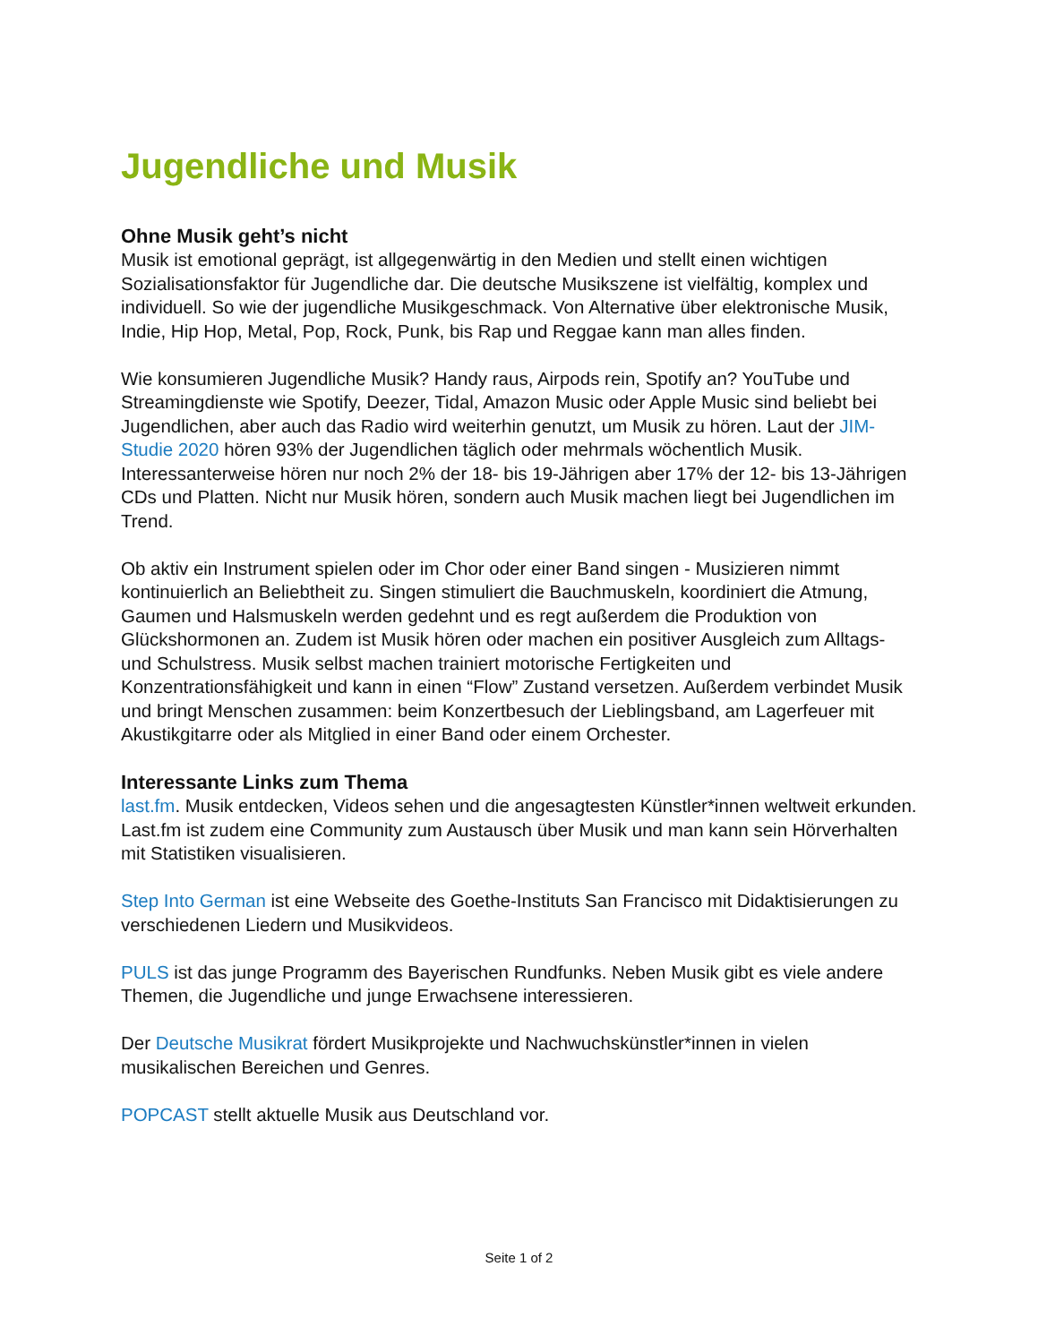Jugendliche und Musik
Ohne Musik geht’s nicht
Musik ist emotional geprägt, ist allgegenwärtig in den Medien und stellt einen wichtigen Sozialisationsfaktor für Jugendliche dar. Die deutsche Musikszene ist vielfältig, komplex und individuell. So wie der jugendliche Musikgeschmack. Von Alternative über elektronische Musik, Indie, Hip Hop, Metal, Pop, Rock, Punk, bis Rap und Reggae kann man alles finden.
Wie konsumieren Jugendliche Musik? Handy raus, Airpods rein, Spotify an? YouTube und Streamingdienste wie Spotify, Deezer, Tidal, Amazon Music oder Apple Music sind beliebt bei Jugendlichen, aber auch das Radio wird weiterhin genutzt, um Musik zu hören. Laut der JIM-Studie 2020 hören 93% der Jugendlichen täglich oder mehrmals wöchentlich Musik. Interessanterweise hören nur noch 2% der 18- bis 19-Jährigen aber 17% der 12- bis 13-Jährigen CDs und Platten. Nicht nur Musik hören, sondern auch Musik machen liegt bei Jugendlichen im Trend.
Ob aktiv ein Instrument spielen oder im Chor oder einer Band singen - Musizieren nimmt kontinuierlich an Beliebtheit zu. Singen stimuliert die Bauchmuskeln, koordiniert die Atmung, Gaumen und Halsmuskeln werden gedehnt und es regt außerdem die Produktion von Glückshormonen an. Zudem ist Musik hören oder machen ein positiver Ausgleich zum Alltags- und Schulstress. Musik selbst machen trainiert motorische Fertigkeiten und Konzentrationsfähigkeit und kann in einen “Flow” Zustand versetzen. Außerdem verbindet Musik und bringt Menschen zusammen: beim Konzertbesuch der Lieblingsband, am Lagerfeuer mit Akustikgitarre oder als Mitglied in einer Band oder einem Orchester.
Interessante Links zum Thema
last.fm. Musik entdecken, Videos sehen und die angesagtesten Künstler*innen weltweit erkunden. Last.fm ist zudem eine Community zum Austausch über Musik und man kann sein Hörverhalten mit Statistiken visualisieren.
Step Into German ist eine Webseite des Goethe-Instituts San Francisco mit Didaktisierungen zu verschiedenen Liedern und Musikvideos.
PULS ist das junge Programm des Bayerischen Rundfunks. Neben Musik gibt es viele andere Themen, die Jugendliche und junge Erwachsene interessieren.
Der Deutsche Musikrat fördert Musikprojekte und Nachwuchskünstler*innen in vielen musikalischen Bereichen und Genres.
POPCAST stellt aktuelle Musik aus Deutschland vor.
Seite 1 of 2